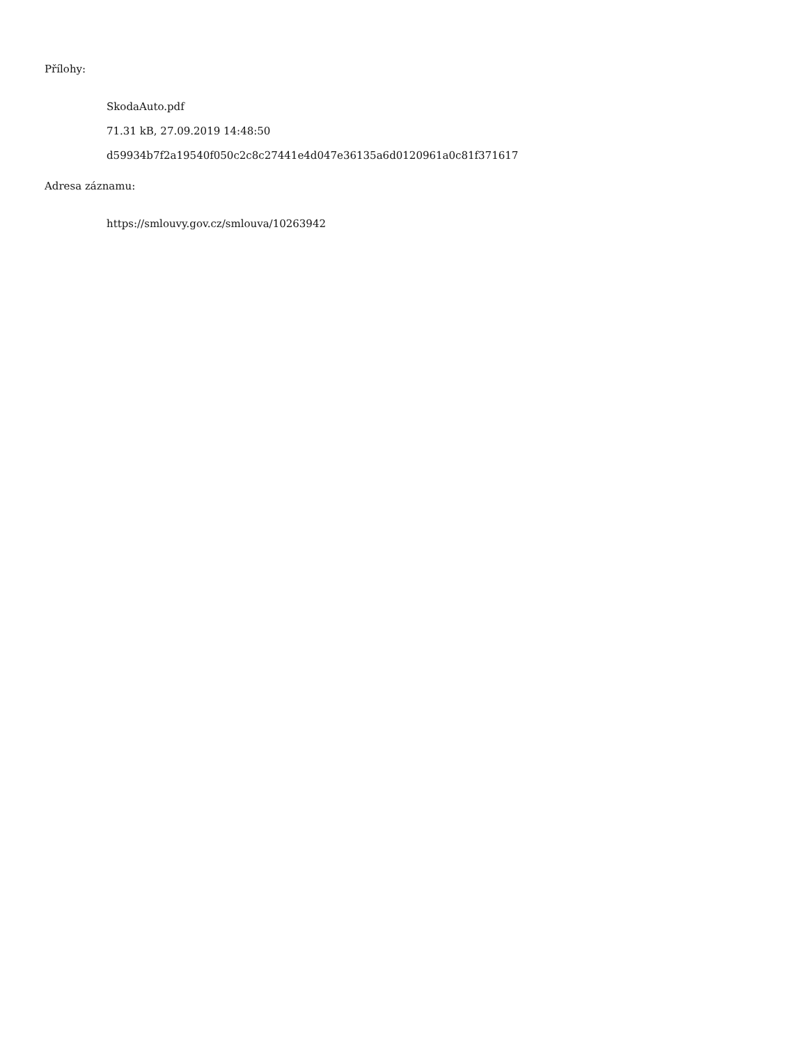Přílohy:
SkodaAuto.pdf
71.31 kB, 27.09.2019 14:48:50
d59934b7f2a19540f050c2c8c27441e4d047e36135a6d0120961a0c81f371617
Adresa záznamu:
https://smlouvy.gov.cz/smlouva/10263942